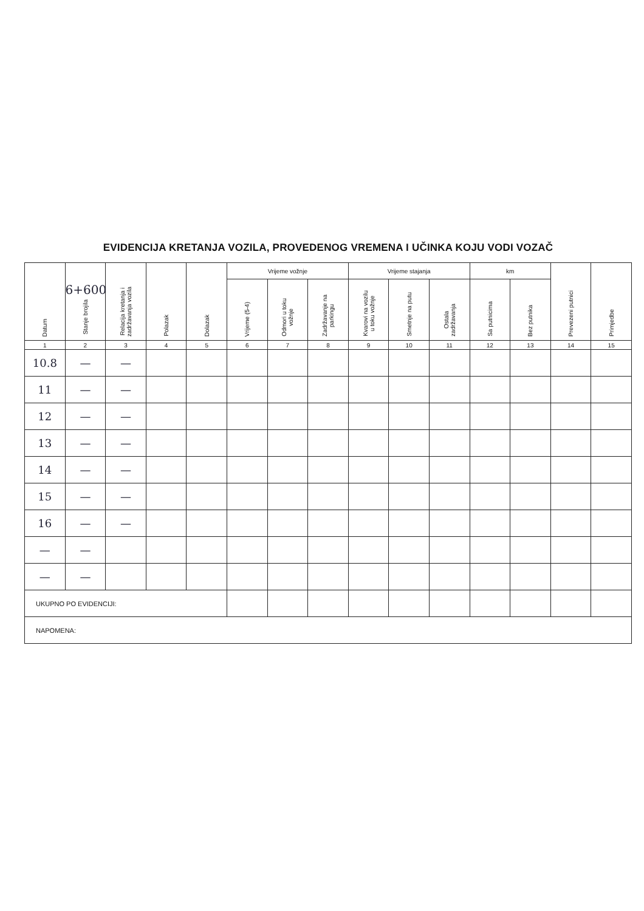EVIDENCIJA KRETANJA VOZILA, PROVEDENOG VREMENA I UČINKA KOJU VODI VOZAČ
| Datum | 6+600 Stanje brojila | Relacija kretanja i zadržavanja vozila | Polazak | Dolazak | Vrijeme vožnje | | | Vrijeme stajanja | | | km | | Prevezeni putnici | Primjedbe |
| --- | --- | --- | --- | --- | --- | --- | --- | --- | --- | --- | --- | --- | --- | --- |
| | | | | | Vrijeme (5-4) | Odmori u toku vožnje | Zadržavanje na parkingu | Kvarovi na vozilu u toku vožnje | Smetnje na putu | Ostala zadržavanja | Sa putnicima | Bez putnika | | |
| 1 | 2 | 3 | 4 | 5 | 6 | 7 | 8 | 9 | 10 | 11 | 12 | 13 | 14 | 15 |
| 10.8 | — | — | | | | | | | | | | | | |
| 11 | — | — | | | | | | | | | | | | |
| 12 | — | — | | | | | | | | | | | | |
| 13 | — | — | | | | | | | | | | | | |
| 14 | — | — | | | | | | | | | | | | |
| 15 | — | — | | | | | | | | | | | | |
| 16 | — | — | | | | | | | | | | | | |
| — | — | | | | | | | | | | | | | |
| — | — | | | | | | | | | | | | | |
| UKUPNO PO EVIDENCIJI: | | | | | | | | | | | | | | |
| NAPOMENA: | | | | | | | | | | | | | | |